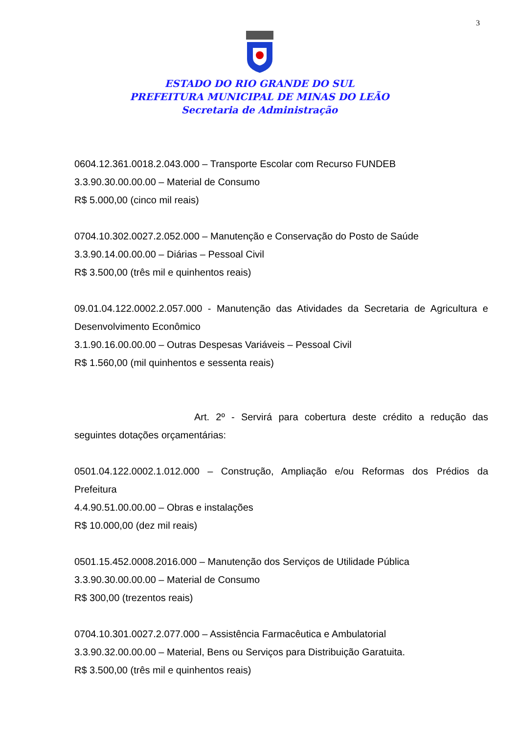3
ESTADO DO RIO GRANDE DO SUL
PREFEITURA MUNICIPAL DE MINAS DO LEÃO
Secretaria de Administração
0604.12.361.0018.2.043.000 – Transporte Escolar com Recurso FUNDEB
3.3.90.30.00.00.00 – Material de Consumo
R$ 5.000,00 (cinco mil reais)
0704.10.302.0027.2.052.000 – Manutenção e Conservação do Posto de Saúde
3.3.90.14.00.00.00 – Diárias – Pessoal Civil
R$ 3.500,00 (três mil e quinhentos reais)
09.01.04.122.0002.2.057.000 - Manutenção das Atividades da Secretaria de Agricultura e Desenvolvimento Econômico
3.1.90.16.00.00.00 – Outras Despesas Variáveis – Pessoal Civil
R$ 1.560,00 (mil quinhentos e sessenta reais)
Art. 2º - Servirá para cobertura deste crédito a redução das seguintes dotações orçamentárias:
0501.04.122.0002.1.012.000 – Construção, Ampliação e/ou Reformas dos Prédios da Prefeitura
4.4.90.51.00.00.00 – Obras e instalações
R$ 10.000,00 (dez mil reais)
0501.15.452.0008.2016.000 – Manutenção dos Serviços de Utilidade Pública
3.3.90.30.00.00.00 – Material de Consumo
R$ 300,00 (trezentos reais)
0704.10.301.0027.2.077.000 – Assistência Farmacêutica e Ambulatorial
3.3.90.32.00.00.00 – Material, Bens ou Serviços para Distribuição Garatuita.
R$ 3.500,00 (três mil e quinhentos reais)